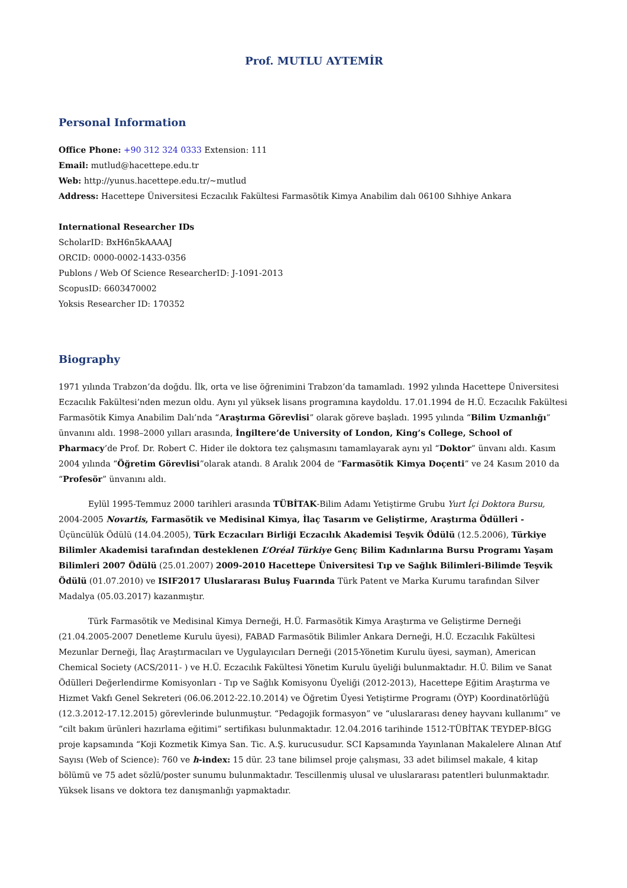Prof. MUTLU AYTEMİR
Personal Information
Office Phone: +90 312 324 0333 Extension: 111
Email: mutlud@hacettepe.edu.tr
Web: http://yunus.hacettepe.edu.tr/~mutlud
Address: Hacettepe Üniversitesi Eczacılık Fakültesi Farmasötik Kimya Anabilim dalı 06100 Sıhhiye Ankara
International Researcher IDs
ScholarID: BxH6n5kAAAAJ
ORCID: 0000-0002-1433-0356
Publons / Web Of Science ResearcherID: J-1091-2013
ScopusID: 6603470002
Yoksis Researcher ID: 170352
Biography
1971 yılında Trabzon’da doğdu. İlk, orta ve lise öğrenimini Trabzon’da tamamladı. 1992 yılında Hacettepe Üniversitesi Eczacılık Fakültesi’nden mezun oldu. Aynı yıl yüksek lisans programına kaydoldu. 17.01.1994 de H.Ü. Eczacılık Fakültesi Farmasötik Kimya Anabilim Dalı’nda “Araştırma Görevlisi” olarak göreve başladı. 1995 yılında “Bilim Uzmanlığı” ünvanını aldı. 1998–2000 yılları arasında, İngiltere’de University of London, King’s College, School of Pharmacy’de Prof. Dr. Robert C. Hider ile doktora tez çalışmasını tamamlayarak aynı yıl “Doktor” ünvanı aldı. Kasım 2004 yılında “Öğretim Görevlisi”olarak atandı. 8 Aralık 2004 de “Farmasötik Kimya Doçenti” ve 24 Kasım 2010 da “Profesör” ünvanını aldı.
Eylül 1995-Temmuz 2000 tarihleri arasında TÜBİTAK-Bilim Adamı Yetiştirme Grubu Yurt İçi Doktora Bursu, 2004-2005 Novartis, Farmasötik ve Medisinal Kimya, İlaç Tasarım ve Geliştirme, Araştırma Ödülleri - Üçüncülük Ödülü (14.04.2005), Türk Eczacıları Birliği Eczacılık Akademisi Teşvik Ödülü (12.5.2006), Türkiye Bilimler Akademisi tarafından desteklenen L’Oréal Türkiye Genç Bilim Kadınlarına Bursu Programı Yaşam Bilimleri 2007 Ödülü (25.01.2007) 2009-2010 Hacettepe Üniversitesi Tıp ve Sağlık Bilimleri-Bilimde Teşvik Ödülü (01.07.2010) ve ISIF2017 Uluslararası Buluş Fuarında Türk Patent ve Marka Kurumu tarafından Silver Madalya (05.03.2017) kazanmıştır.
Türk Farmasötik ve Medisinal Kimya Derneği, H.Ü. Farmasötik Kimya Araştırma ve Geliştirme Derneği (21.04.2005-2007 Denetleme Kurulu üyesi), FABAD Farmasötik Bilimler Ankara Derneği, H.Ü. Eczacılık Fakültesi Mezunlar Derneği, İlaç Araştırmacıları ve Uygulayıcıları Derneği (2015-Yönetim Kurulu üyesi, sayman), American Chemical Society (ACS/2011- ) ve H.Ü. Eczacılık Fakültesi Yönetim Kurulu üyeliği bulunmaktadır. H.Ü. Bilim ve Sanat Ödülleri Değerlendirme Komisyonları - Tıp ve Sağlık Komisyonu Üyeliği (2012-2013), Hacettepe Eğitim Araştırma ve Hizmet Vakfı Genel Sekreteri (06.06.2012-22.10.2014) ve Öğretim Üyesi Yetiştirme Programı (ÖYP) Koordinatörlüğü (12.3.2012-17.12.2015) görevlerinde bulunmuştur. “Pedagojik formasyon” ve “uluslararası deney hayvanı kullanımı” ve “cilt bakım ürünleri hazırlama eğitimi” sertifikası bulunmaktadır. 12.04.2016 tarihinde 1512-TÜBİTAK TEYDEP-BİGG proje kapsamında “Koji Kozmetik Kimya San. Tic. A.Ş. kurucusudur. SCI Kapsamında Yayınlanan Makalelere Alınan Atıf Sayısı (Web of Science): 760 ve h-index: 15 dür. 23 tane bilimsel proje çalışması, 33 adet bilimsel makale, 4 kitap bölümü ve 75 adet sözlü/poster sunumu bulunmaktadır. Tescillenmiş ulusal ve uluslararası patentleri bulunmaktadır. Yüksek lisans ve doktora tez danışmanlığı yapmaktadır.